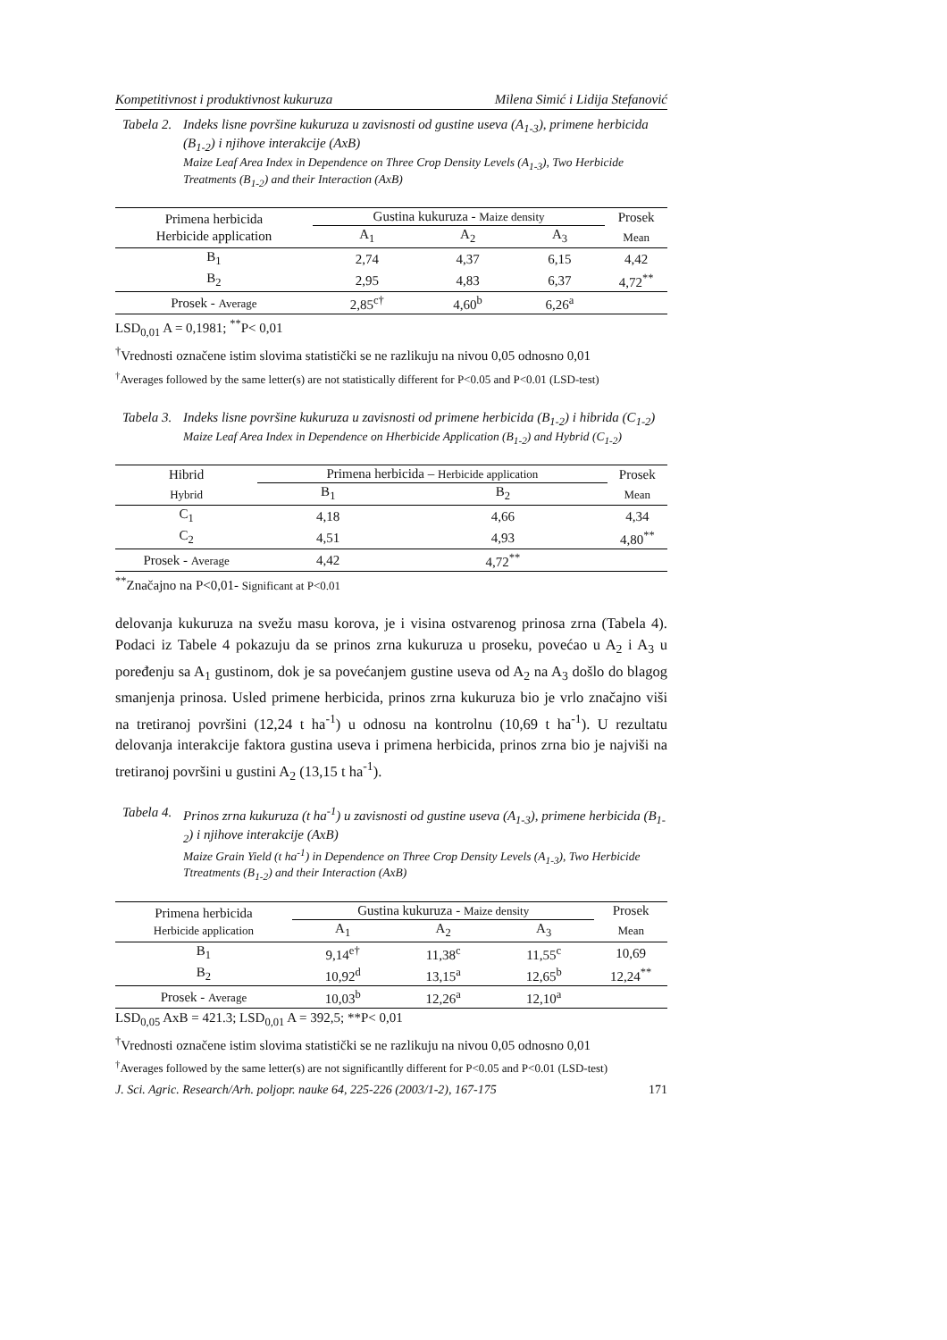Kompetitivnost i produktivnost kukuruza Milena Simić i Lidija Stefanović
Tabela 2.
Indeks lisne površine kukuruza u zavisnosti od gustine useva (A<sub>1-3</sub>), primene herbicida (B<sub>1-2</sub>) i njihove interakcije (AxB)
Maize Leaf Area Index in Dependence on Three Crop Density Levels (A<sub>1-3</sub>), Two Herbicide Treatments (B<sub>1-2</sub>) and their Interaction (AxB)
| Primena herbicida Herbicide application | Gustina kukuruza - Maize density | | | Prosek |
| --- | --- | --- | --- | --- |
| | A<sub>1</sub> | A<sub>2</sub> | A<sub>3</sub> | Mean |
| B<sub>1</sub> | 2,74 | 4,37 | 6,15 | 4,42 |
| B<sub>2</sub> | 2,95 | 4,83 | 6,37 | 4,72<sup>**</sup> |
| Prosek - Average | 2,85<sup>c†</sup> | 4,60<sup>b</sup> | 6,26<sup>a</sup> | |
LSD<sub>0,01</sub> A = 0,1981; <sup>**</sup>P< 0,01
<sup>†</sup> Vrednosti označene istim slovima statistički se ne razlikuju na nivou 0,05 odnosno 0,01
<sup>†</sup> Averages followed by the same letter(s) are not statistically different for P<0.05 and P<0.01 (LSD-test)
Tabela 3.
Indeks lisne površine kukuruza u zavisnosti od primene herbicida (B<sub>1-2</sub>) i hibrida (C<sub>1-2</sub>)
Maize Leaf Area Index in Dependence on Hherbicide Application (B<sub>1-2</sub>) and Hybrid (C<sub>1-2</sub>)
| Hibrid | Primena herbicida – Herbicide application | | Prosek |
| --- | --- | --- | --- |
| Hybrid | B<sub>1</sub> | B<sub>2</sub> | Mean |
| C<sub>1</sub> | 4,18 | 4,66 | 4,34 |
| C<sub>2</sub> | 4,51 | 4,93 | 4,80<sup>**</sup> |
| Prosek - Average | 4,42 | 4,72<sup>**</sup> | |
<sup>**</sup> Značajno na P<0,01- Significant at P<0.01
delovanja kukuruza na svežu masu korova, je i visina ostvarenog prinosa zrna (Tabela 4). Podaci iz Tabele 4 pokazuju da se prinos zrna kukuruza u proseku, povećao u A<sub>2</sub> i A<sub>3</sub> u poređenju sa A<sub>1</sub> gustinom, dok je sa povećanjem gustine useva od A<sub>2</sub> na A<sub>3</sub> došlo do blagog smanjenja prinosa. Usled primene herbicida, prinos zrna kukuruza bio je vrlo značajno viši na tretiranoj površini (12,24 t ha<sup>-1</sup>) u odnosu na kontrolnu (10,69 t ha<sup>-1</sup>). U rezultatu delovanja interakcije faktora gustina useva i primena herbicida, prinos zrna bio je najviši na tretiranoj površini u gustini A<sub>2</sub> (13,15 t ha<sup>-1</sup>).
Tabela 4.
Prinos zrna kukuruza (t ha<sup>-1</sup>) u zavisnosti od gustine useva (A<sub>1-3</sub>), primene herbicida (B<sub>1-2</sub>) i njihove interakcije (AxB)
Maize Grain Yield (t ha<sup>-1</sup>) in Dependence on Three Crop Density Levels (A<sub>1-3</sub>), Two Herbicide Ttreatments (B<sub>1-2</sub>) and their Interaction (AxB)
| Primena herbicida Herbicide application | Gustina kukuruza - Maize density | | | Prosek |
| --- | --- | --- | --- | --- |
| | A<sub>1</sub> | A<sub>2</sub> | A<sub>3</sub> | Mean |
| B<sub>1</sub> | 9,14<sup>e†</sup> | 11,38<sup>c</sup> | 11,55<sup>c</sup> | 10,69 |
| B<sub>2</sub> | 10,92<sup>d</sup> | 13,15<sup>a</sup> | 12,65<sup>b</sup> | 12,24<sup>**</sup> |
| Prosek - Average | 10,03<sup>b</sup> | 12,26<sup>a</sup> | 12,10<sup>a</sup> | |
LSD<sub>0,05</sub> AxB = 421.3; LSD<sub>0,01</sub> A = 392,5; **P< 0,01
<sup>†</sup> Vrednosti označene istim slovima statistički se ne razlikuju na nivou 0,05 odnosno 0,01
<sup>†</sup> Averages followed by the same letter(s) are not significantlly different for P<0.05 and P<0.01 (LSD-test)
J. Sci. Agric. Research/Arh. poljopr. nauke 64, 225-226 (2003/1-2), 167-175 171